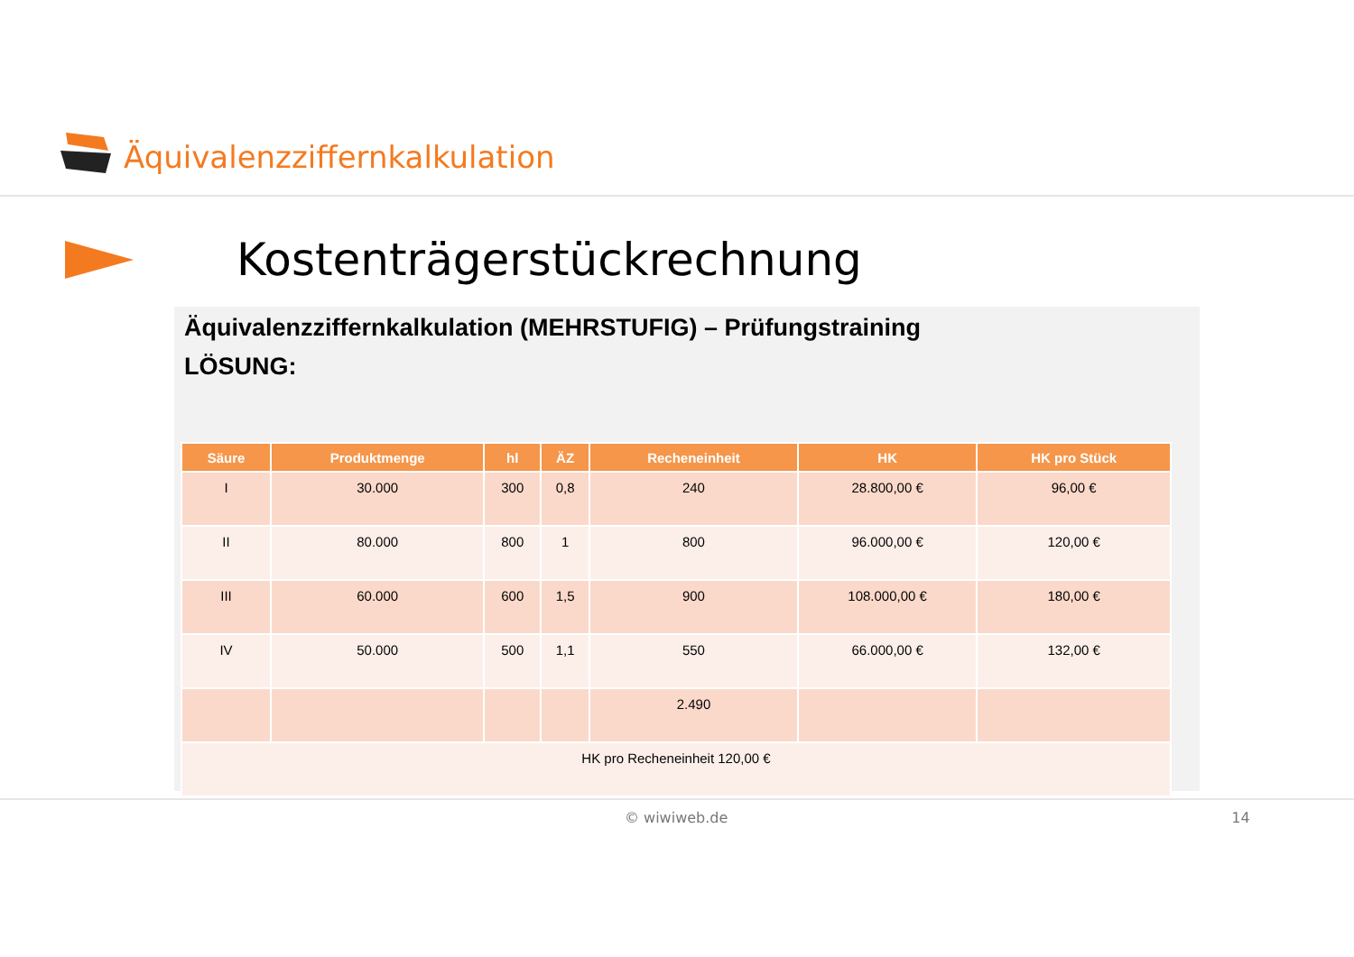Äquivalenzziffernkalkulation
Kostenträgerstückrechnung
Äquivalenzziffernkalkulation (MEHRSTUFIG) – Prüfungstraining
LÖSUNG:
| Säure | Produktmenge | hl | ÄZ | Recheneinheit | HK | HK pro Stück |
| --- | --- | --- | --- | --- | --- | --- |
| I | 30.000 | 300 | 0,8 | 240 | 28.800,00 € | 96,00 € |
| II | 80.000 | 800 | 1 | 800 | 96.000,00 € | 120,00 € |
| III | 60.000 | 600 | 1,5 | 900 | 108.000,00 € | 180,00 € |
| IV | 50.000 | 500 | 1,1 | 550 | 66.000,00 € | 132,00 € |
| | | | | 2.490 | | |
| HK pro Recheneinheit 120,00 € | | | | | | |
© wiwiweb.de 14